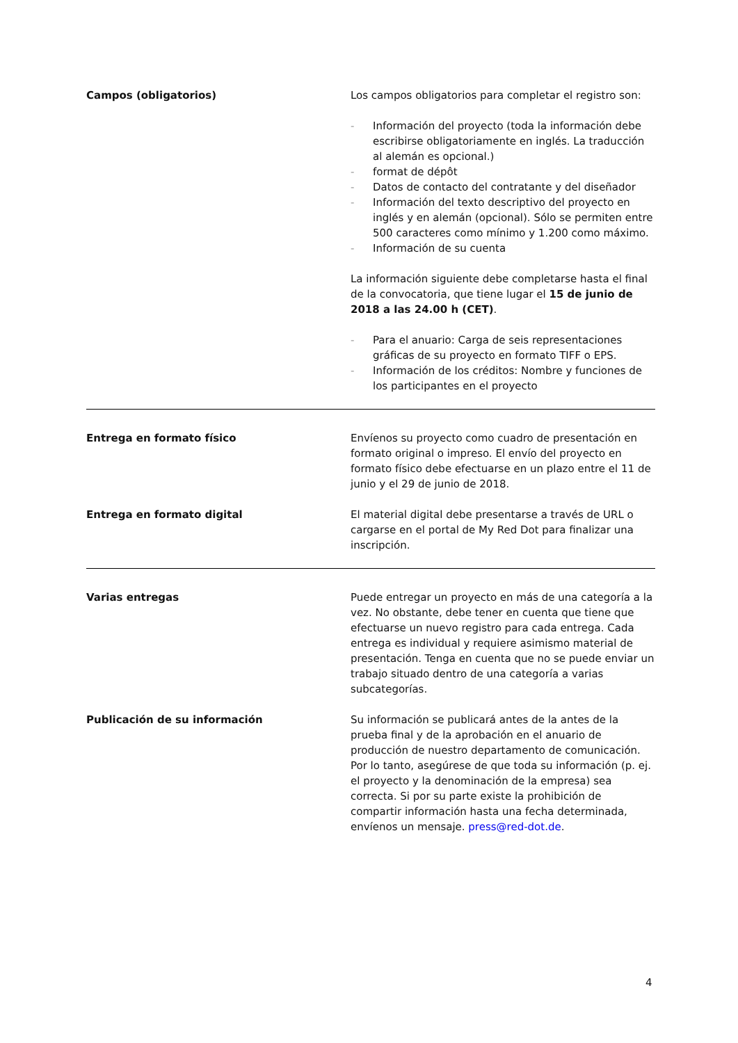Campos (obligatorios) Los campos obligatorios para completar el registro son:
- Información del proyecto (toda la información debe escribirse obligatoriamente en inglés. La traducción al alemán es opcional.)
- format de dépôt
- Datos de contacto del contratante y del diseñador
- Información del texto descriptivo del proyecto en inglés y en alemán (opcional). Sólo se permiten entre 500 caracteres como mínimo y 1.200 como máximo.
- Información de su cuenta
La información siguiente debe completarse hasta el final de la convocatoria, que tiene lugar el 15 de junio de 2018 a las 24.00 h (CET).
- Para el anuario: Carga de seis representaciones gráficas de su proyecto en formato TIFF o EPS.
- Información de los créditos: Nombre y funciones de los participantes en el proyecto
Entrega en formato físico Envíenos su proyecto como cuadro de presentación en formato original o impreso. El envío del proyecto en formato físico debe efectuarse en un plazo entre el 11 de junio y el 29 de junio de 2018.
Entrega en formato digital El material digital debe presentarse a través de URL o cargarse en el portal de My Red Dot para finalizar una inscripción.
Varias entregas Puede entregar un proyecto en más de una categoría a la vez. No obstante, debe tener en cuenta que tiene que efectuarse un nuevo registro para cada entrega. Cada entrega es individual y requiere asimismo material de presentación. Tenga en cuenta que no se puede enviar un trabajo situado dentro de una categoría a varias subcategorías.
Publicación de su información Su información se publicará antes de la antes de la prueba final y de la aprobación en el anuario de producción de nuestro departamento de comunicación. Por lo tanto, asegúrese de que toda su información (p. ej. el proyecto y la denominación de la empresa) sea correcta. Si por su parte existe la prohibición de compartir información hasta una fecha determinada, envíenos un mensaje. press@red-dot.de.
4